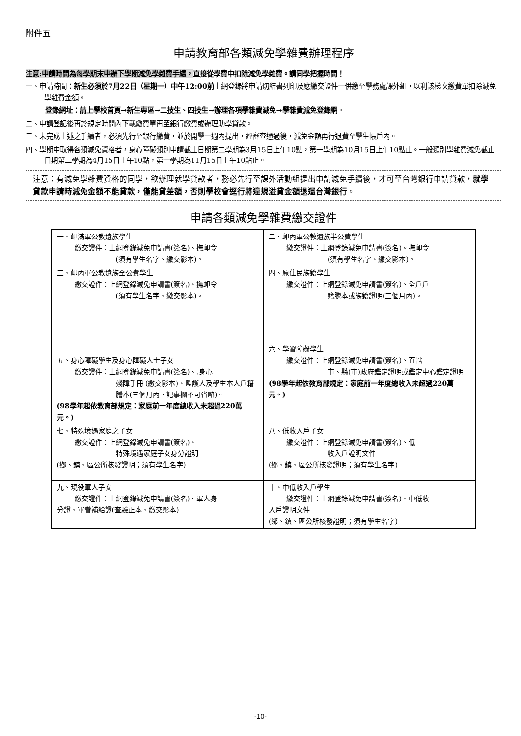附件五
申請教育部各類減免學雜費辦理程序
注意:申請時間為每學期末申辦下學期減免學雜費手續，直接從學費中扣除減免學雜費。請同學把握時間！
一、申請時間：新生必須於7月22日（星期一）中午12:00前上網登錄將申請切結書列印及應繳交證件一併繳至學務處課外組，以利該梯次繳費單扣除減免學雜費金額。
登錄網址：請上學校首頁→新生專區→二技生、四技生→辦理各項學雜費減免→學雜費減免登錄網。
二、申請登記後再於規定時間內下載繳費單再至銀行繳費或辦理助學貸款。
三、未完成上述之手續者，必須先行至銀行繳費，並於開學一週內提出，經審查通過後，減免金額再行退費至學生帳戶內。
四、學期中取得各類減免資格者，身心障礙類別申請截止日期第二學期為3月15日上午10點，第一學期為10月15日上午10點止。一般類別學雜費減免截止日期第二學期為4月15日上午10點，第一學期為11月15日上午10點止。
注意：有減免學雜費資格的同學，欲辦理就學貸款者，務必先行至課外活動組提出申請減免手續後，才可至台灣銀行申請貸款，就學貸款申請時減免金額不能貸款，僅能貸差額，否則學校會逕行將違規溢貸金額退還台灣銀行。
申請各類減免學雜費繳交證件
| 一、卹滿軍公教遺族學生 繳交證件：上網登錄減免申請書(簽名)、撫卹令 (須有學生名字、繳交影本)。 | 二、卹內軍公教遺族半公費學生 繳交證件：上網登錄減免申請書(簽名)。撫卹令 (須有學生名字、繳交影本)。 |
| 三、卹內軍公教遺族全公費學生 繳交證件：上網登錄減免申請書(簽名)、撫卹令 (須有學生名字、繳交影本)。 | 四、原住民族籍學生 繳交證件：上網登錄減免申請書(簽名)、全戶戶 籍謄本或族籍證明(三個月內)。 |
| 五、身心障礙學生及身心障礙人士子女 繳交證件：上網登錄減免申請書(簽名)、.身心 殘障手冊 (繳交影本)、監護人及學生本人戶籍謄本(三個月內、記事欄不可省略)。 (98學年起依教育部規定：家庭前一年度總收入未超過220萬元。) | 六、學習障礙學生 繳交證件：上網登錄減免申請書(簽名)、直轄 市、縣(市)政府鑑定證明或鑑定中心鑑定證明 (98學年起依教育部規定：家庭前一年度總收入未超過220萬元。) |
| 七、特殊境遇家庭之子女 繳交證件：上網登錄減免申請書(簽名)、 特殊境遇家庭子女身分證明 (鄉、鎮、區公所核發證明；須有學生名字) | 八、低收入戶子女 繳交證件：上網登錄減免申請書(簽名)、低 收入戶證明文件 (鄉、鎮、區公所核發證明；須有學生名字) |
| 九、現役軍人子女 繳交證件：上網登錄減免申請書(簽名)、軍人身 分證、軍眷補給證(查驗正本、繳交影本) | 十、中低收入戶學生 繳交證件：上網登錄減免申請書(簽名)、中低收 入戶證明文件 (鄉、鎮、區公所核發證明；須有學生名字) |
-10-